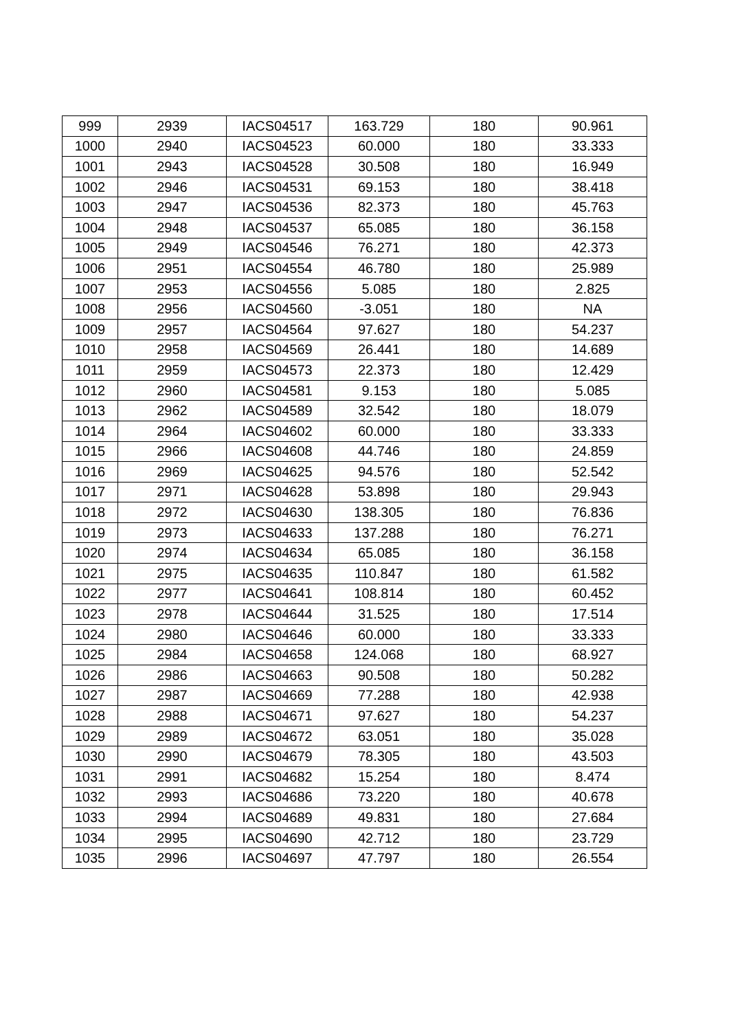| 999 | 2939 | IACS04517 | 163.729 | 180 | 90.961 |
| 1000 | 2940 | IACS04523 | 60.000 | 180 | 33.333 |
| 1001 | 2943 | IACS04528 | 30.508 | 180 | 16.949 |
| 1002 | 2946 | IACS04531 | 69.153 | 180 | 38.418 |
| 1003 | 2947 | IACS04536 | 82.373 | 180 | 45.763 |
| 1004 | 2948 | IACS04537 | 65.085 | 180 | 36.158 |
| 1005 | 2949 | IACS04546 | 76.271 | 180 | 42.373 |
| 1006 | 2951 | IACS04554 | 46.780 | 180 | 25.989 |
| 1007 | 2953 | IACS04556 | 5.085 | 180 | 2.825 |
| 1008 | 2956 | IACS04560 | -3.051 | 180 | NA |
| 1009 | 2957 | IACS04564 | 97.627 | 180 | 54.237 |
| 1010 | 2958 | IACS04569 | 26.441 | 180 | 14.689 |
| 1011 | 2959 | IACS04573 | 22.373 | 180 | 12.429 |
| 1012 | 2960 | IACS04581 | 9.153 | 180 | 5.085 |
| 1013 | 2962 | IACS04589 | 32.542 | 180 | 18.079 |
| 1014 | 2964 | IACS04602 | 60.000 | 180 | 33.333 |
| 1015 | 2966 | IACS04608 | 44.746 | 180 | 24.859 |
| 1016 | 2969 | IACS04625 | 94.576 | 180 | 52.542 |
| 1017 | 2971 | IACS04628 | 53.898 | 180 | 29.943 |
| 1018 | 2972 | IACS04630 | 138.305 | 180 | 76.836 |
| 1019 | 2973 | IACS04633 | 137.288 | 180 | 76.271 |
| 1020 | 2974 | IACS04634 | 65.085 | 180 | 36.158 |
| 1021 | 2975 | IACS04635 | 110.847 | 180 | 61.582 |
| 1022 | 2977 | IACS04641 | 108.814 | 180 | 60.452 |
| 1023 | 2978 | IACS04644 | 31.525 | 180 | 17.514 |
| 1024 | 2980 | IACS04646 | 60.000 | 180 | 33.333 |
| 1025 | 2984 | IACS04658 | 124.068 | 180 | 68.927 |
| 1026 | 2986 | IACS04663 | 90.508 | 180 | 50.282 |
| 1027 | 2987 | IACS04669 | 77.288 | 180 | 42.938 |
| 1028 | 2988 | IACS04671 | 97.627 | 180 | 54.237 |
| 1029 | 2989 | IACS04672 | 63.051 | 180 | 35.028 |
| 1030 | 2990 | IACS04679 | 78.305 | 180 | 43.503 |
| 1031 | 2991 | IACS04682 | 15.254 | 180 | 8.474 |
| 1032 | 2993 | IACS04686 | 73.220 | 180 | 40.678 |
| 1033 | 2994 | IACS04689 | 49.831 | 180 | 27.684 |
| 1034 | 2995 | IACS04690 | 42.712 | 180 | 23.729 |
| 1035 | 2996 | IACS04697 | 47.797 | 180 | 26.554 |